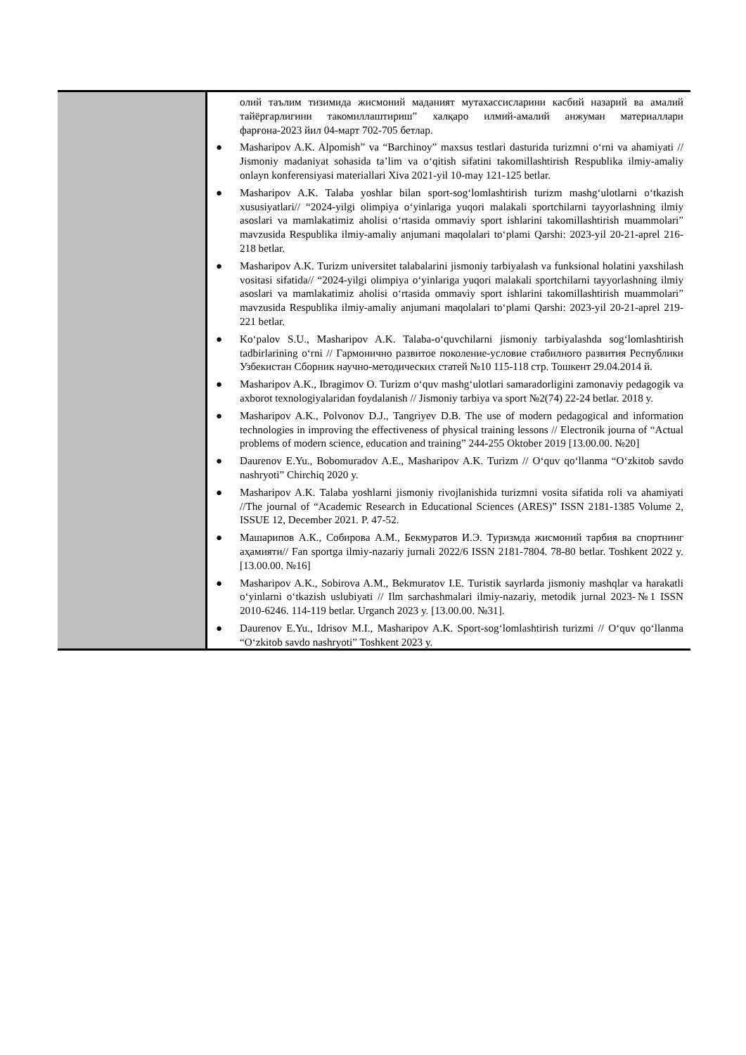| | олий таълим тизимида жисмоний маданият мутахассисларини касбий назарий ва амалий тайёргарлигини такомиллаштириш” халқаро илмий-амалий анжуман материаллари фарғона-2023 йил 04-март 702-705 бетлар. ● Masharipov A.K. Alpomish” va “Barchinoy” maxsus testlari dasturida turizmni o‘rni va ahamiyati // Jismoniy madaniyat sohasida ta’lim va o‘qitish sifatini takomillashtirish Respublika ilmiy-amaliy onlayn konferensiyasi materiallari Xiva 2021-yil 10-may 121-125 betlar. ● Masharipov A.K. Talaba yoshlar bilan sport-sog‘lomlashtirish turizm mashg‘ulotlarni o‘tkazish xususiyatlari// “2024-yilgi olimpiya o‘yinlariga yuqori malakali sportchilarni tayyorlashning ilmiy asoslari va mamlakatimiz aholisi o‘rtasida ommaviy sport ishlarini takomillashtirish muammolari” mavzusida Respublika ilmiy-amaliy anjumani maqolalari to‘plami Qarshi: 2023-yil 20-21-aprel 216-218 betlar. ● Masharipov A.K. Turizm universitet talabalarini jismoniy tarbiyalash va funksional holatini yaxshilash vositasi sifatida// “2024-yilgi olimpiya o‘yinlariga yuqori malakali sportchilarni tayyorlashning ilmiy asoslari va mamlakatimiz aholisi o‘rtasida ommaviy sport ishlarini takomillashtirish muammolari” mavzusida Respublika ilmiy-amaliy anjumani maqolalari to‘plami Qarshi: 2023-yil 20-21-aprel 219-221 betlar. ● Ko‘palov S.U., Masharipov A.K. Talaba-o‘quvchilarni jismoniy tarbiyalashda sog‘lomlashtirish tadbirlarining o‘rni // Гармонично развитое поколение-условие стабилного развития Республики Узбекистан Сборник научно-методических статей №10 115-118 стр. Тошкент 29.04.2014 й. ● Masharipov A.K., Ibragimov O. Turizm o‘quv mashg‘ulotlari samaradorligini zamonaviy pedagogik va axborot texnologiyalaridan foydalanish // Jismoniy tarbiya va sport №2(74) 22-24 betlar. 2018 y. ● Masharipov A.K., Polvonov D.J., Tangriyev D.B. The use of modern pedagogical and information technologies in improving the effectiveness of physical training lessons // Electronik journa of “Actual problems of modern science, education and training” 244-255 Oktober 2019 [13.00.00. №20] ● Daurenov E.Yu., Bobomuradov A.E., Masharipov A.K. Turizm // O‘quv qo‘llanma “O‘zkitob savdo nashryoti” Chirchiq 2020 y. ● Masharipov A.K. Talaba yoshlarni jismoniy rivojlanishida turizmni vosita sifatida roli va ahamiyati //The journal of “Academic Research in Educational Sciences (ARES)” ISSN 2181-1385 Volume 2, ISSUE 12, December 2021. P. 47-52. ● Машарипов А.К., Собирова А.М., Бекмуратов И.Э. Туризмда жисмоний тарбия ва спортнинг аҳамияти// Fan sportga ilmiy-nazariy jurnali 2022/6 ISSN 2181-7804. 78-80 betlar. Toshkent 2022 y. [13.00.00. №16] ● Masharipov A.K., Sobirova A.M., Bekmuratov I.E. Turistik sayrlarda jismoniy mashqlar va harakatli o‘yinlarni o‘tkazish uslubiyati // Ilm sarchashmalari ilmiy-nazariy, metodik jurnal 2023-№1 ISSN 2010-6246. 114-119 betlar. Urganch 2023 y. [13.00.00. №31]. ● Daurenov E.Yu., Idrisov M.I., Masharipov A.K. Sport-sog‘lomlashtirish turizmi // O‘quv qo‘llanma “O‘zkitob savdo nashryoti” Toshkent 2023 y. |